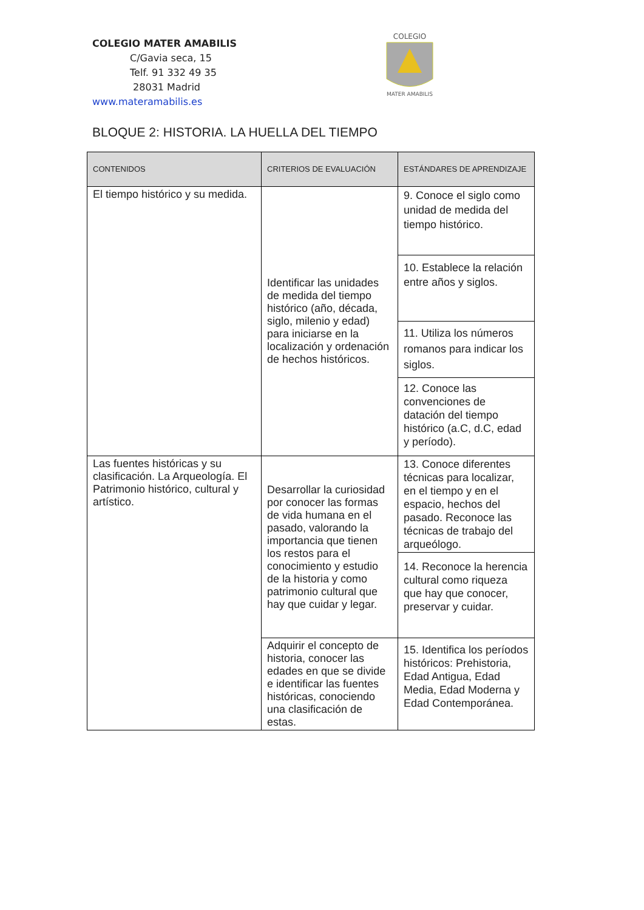COLEGIO MATER AMABILIS
C/Gavia seca, 15
Telf. 91 332 49 35
28031 Madrid
www.materamabilis.es
COLEGIO
MATER AMABILIS
BLOQUE 2: HISTORIA. LA HUELLA DEL TIEMPO
| CONTENIDOS | CRITERIOS DE EVALUACIÓN | ESTÁNDARES DE APRENDIZAJE |
| --- | --- | --- |
| El tiempo histórico y su medida. | Identificar las unidades de medida del tiempo histórico (año, década, siglo, milenio y edad) para iniciarse en la localización y ordenación de hechos históricos. | 9. Conoce el siglo como unidad de medida del tiempo histórico. |
| | | 10. Establece la relación entre años y siglos. |
| | | 11. Utiliza los números romanos para indicar los siglos. |
| | | 12. Conoce las convenciones de datación del tiempo histórico (a.C, d.C, edad y período). |
| Las fuentes históricas y su clasificación. La Arqueología. El Patrimonio histórico, cultural y artístico. | Desarrollar la curiosidad por conocer las formas de vida humana en el pasado, valorando la importancia que tienen los restos para el conocimiento y estudio de la historia y como patrimonio cultural que hay que cuidar y legar. | 13. Conoce diferentes técnicas para localizar, en el tiempo y en el espacio, hechos del pasado. Reconoce las técnicas de trabajo del arqueólogo. |
| | | 14. Reconoce la herencia cultural como riqueza que hay que conocer, preservar y cuidar. |
| | Adquirir el concepto de historia, conocer las edades en que se divide e identificar las fuentes históricas, conociendo una clasificación de estas. | 15. Identifica los períodos históricos: Prehistoria, Edad Antigua, Edad Media, Edad Moderna y Edad Contemporánea. |